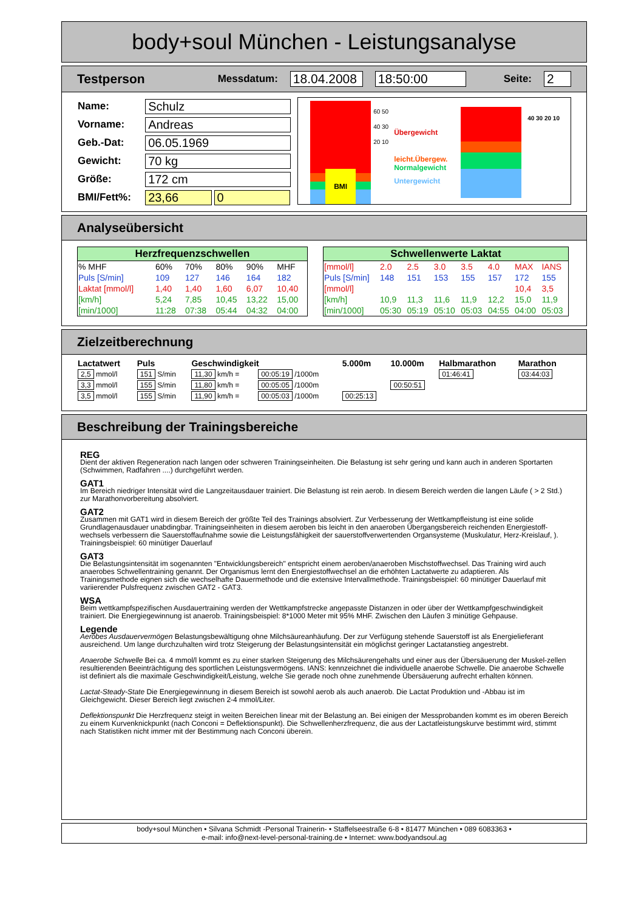body+soul München - Leistungsanalyse
Testperson Messdatum: 18.04.2008 18:50:00 Seite: 2
| Name: | Schulz | |
| Vorname: | Andreas | |
| Geb.-Dat: | 06.05.1969 | |
| Gewicht: | 70 kg | |
| Größe: | 172 cm | |
| BMI/Fett%: | 23,66 | 0 |
BMI
60 50 40 30 20 10
Übergewicht
leicht.Übergew.
Normalgewicht
Untergewicht
40 30 20 10
Analyseübersicht
| Herzfrequenzschwellen | | | | | |
| --- | --- | --- | --- | --- | --- |
| % MHF | 60% | 70% | 80% | 90% | MHF |
| Puls [S/min] | 109 | 127 | 146 | 164 | 182 |
| Laktat [mmol/l] | 1,40 | 1,40 | 1,60 | 6,07 | 10,40 |
| [km/h] | 5,24 | 7,85 | 10,45 | 13,22 | 15,00 |
| [min/1000] | 11:28 | 07:38 | 05:44 | 04:32 | 04:00 |
| Schwellenwerte Laktat | | | | | | | |
| --- | --- | --- | --- | --- | --- | --- | --- |
| [mmol/l] | 2.0 | 2.5 | 3.0 | 3.5 | 4.0 | MAX | IANS |
| Puls [S/min] | 148 | 151 | 153 | 155 | 157 | 172 | 155 |
| [mmol/l] | | | | | | 10,4 | 3,5 |
| [km/h] | 10,9 | 11,3 | 11,6 | 11,9 | 12,2 | 15,0 | 11,9 |
| [min/1000] | 05:30 | 05:19 | 05:10 | 05:03 | 04:55 | 04:00 | 05:03 |
Zielzeitberechnung
| Lactatwert | Puls | Geschwindigkeit | | 5.000m | 10.000m | Halbmarathon | Marathon |
| --- | --- | --- | --- | --- | --- | --- | --- |
| 2,5 mmol/l | 151 S/min | 11,30 km/h = | 00:05:19 /1000m | | | 01:46:41 | 03:44:03 |
| 3,3 mmol/l | 155 S/min | 11,80 km/h = | 00:05:05 /1000m | | 00:50:51 | | |
| 3,5 mmol/l | 155 S/min | 11,90 km/h = | 00:05:03 /1000m | 00:25:13 | | | |
Beschreibung der Trainingsbereiche
REG
Dient der aktiven Regeneration nach langen oder schweren Trainingseinheiten. Die Belastung ist sehr gering und kann auch in anderen Sportarten (Schwimmen, Radfahren ....) durchgeführt werden.
GAT1
Im Bereich niedriger Intensität wird die Langzeitausdauer trainiert. Die Belastung ist rein aerob. In diesem Bereich werden die langen Läufe ( > 2 Std.) zur Marathonvorbereitung absolviert.
GAT2
Zusammen mit GAT1 wird in diesem Bereich der größte Teil des Trainings absolviert. Zur Verbesserung der Wettkampfleistung ist eine solide Grundlagenausdauer unabdingbar. Trainingseinheiten in diesem aeroben bis leicht in den anaeroben Übergangsbereich reichenden Energiestoff-wechsels verbessern die Sauerstoffaufnahme sowie die Leistungsfähigkeit der sauerstoffverwertenden Organsysteme (Muskulatur, Herz-Kreislauf, ). Trainingsbeispiel: 60 minütiger Dauerlauf
GAT3
Die Belastungsintensität im sogenannten "Entwicklungsbereich" entspricht einem aeroben/anaeroben Mischstoffwechsel. Das Training wird auch anaerobes Schwellentraining genannt. Der Organismus lernt den Energiestoffwechsel an die erhöhten Lactatwerte zu adaptieren. Als Trainingsmethode eignen sich die wechselhafte Dauermethode und die extensive Intervallmethode. Trainingsbeispiel: 60 minütiger Dauerlauf mit variierender Pulsfrequenz zwischen GAT2 - GAT3.
WSA
Beim wettkampfspezifischen Ausdauertraining werden der Wettkampfstrecke angepasste Distanzen in oder über der Wettkampfgeschwindigkeit trainiert. Die Energiegewinnung ist anaerob. Trainingsbeispiel: 8*1000 Meter mit 95% MHF. Zwischen den Läufen 3 minütige Gehpause.
Legende
Aerobes Ausdauervermögen Belastungsbewältigung ohne Milchsäureanhäufung. Der zur Verfügung stehende Sauerstoff ist als Energielieferant ausreichend. Um lange durchzuhalten wird trotz Steigerung der Belastungsintensität ein möglichst geringer Lactatanstieg angestrebt.
Anaerobe Schwelle Bei ca. 4 mmol/l kommt es zu einer starken Steigerung des Milchsäurengehalts und einer aus der Übersäuerung der Muskel-zellen resultierenden Beeinträchtigung des sportlichen Leistungsvermögens. IANS: kennzeichnet die individuelle anaerobe Schwelle. Die anaerobe Schwelle ist definiert als die maximale Geschwindigkeit/Leistung, welche Sie gerade noch ohne zunehmende Übersäuerung aufrecht erhalten können.
Lactat-Steady-State Die Energiegewinnung in diesem Bereich ist sowohl aerob als auch anaerob. Die Lactat Produktion und -Abbau ist im Gleichgewicht. Dieser Bereich liegt zwischen 2-4 mmol/Liter.
Deflektionspunkt Die Herzfrequenz steigt in weiten Bereichen linear mit der Belastung an. Bei einigen der Messprobanden kommt es im oberen Bereich zu einem Kurvenknickpunkt (nach Conconi = Deflektionspunkt). Die Schwellenherzfrequenz, die aus der Lactatleistungskurve bestimmt wird, stimmt nach Statistiken nicht immer mit der Bestimmung nach Conconi überein.
body+soul München • Silvana Schmidt -Personal Trainerin- • Staffelseestraße 6-8 • 81477 München • 089 6083363 •
e-mail: info@next-level-personal-training.de • Internet: www.bodyandsoul.ag